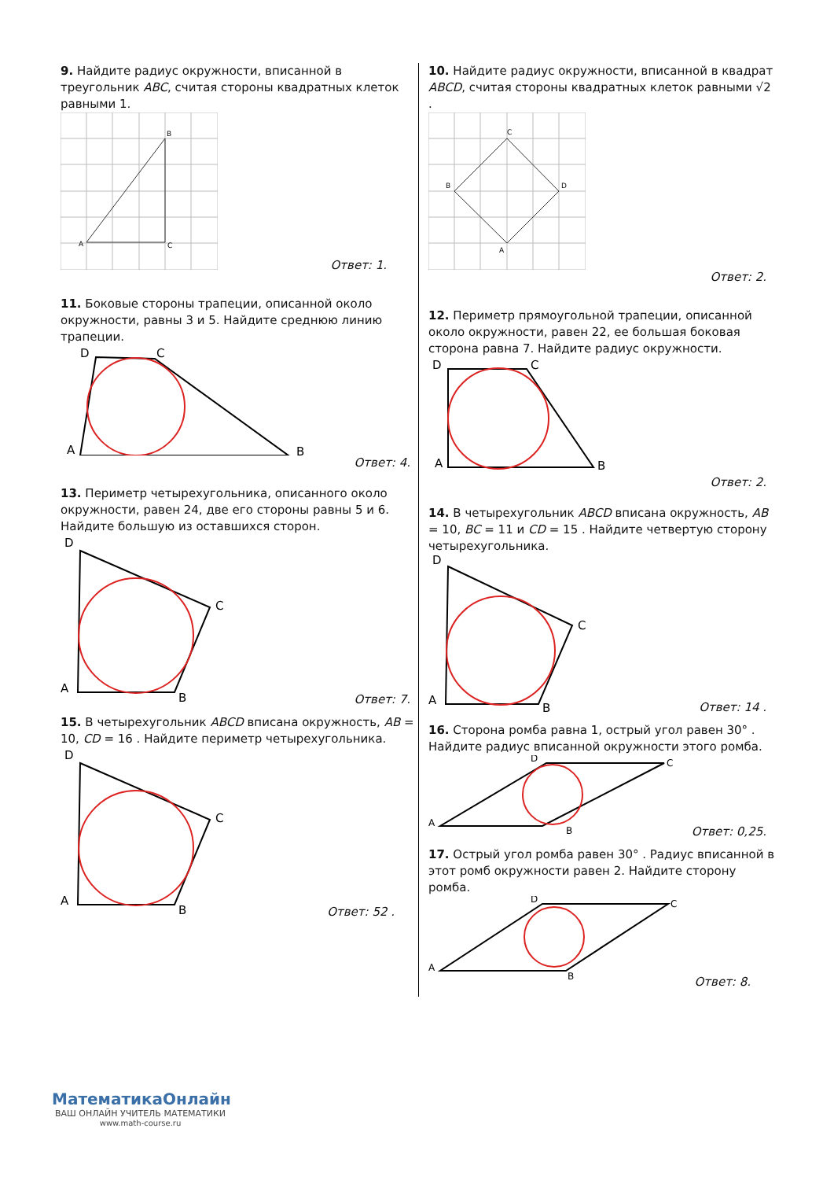9. Найдите радиус окружности, вписанной в треугольник ABC, считая стороны квадратных клеток равными 1.
B
A
C
Ответ: 1.
11. Боковые стороны трапеции, описанной около окружности, равны 3 и 5. Найдите среднюю линию трапеции.
D
C
A
B
Ответ: 4.
13. Периметр четырехугольника, описанного около окружности, равен 24, две его стороны равны 5 и 6. Найдите большую из оставшихся сторон.
D
C
A
B
Ответ: 7.
15. В четырехугольник ABCD вписана окружность, AB = 10, CD = 16 . Найдите периметр четырехугольника.
D
C
A
B
Ответ: 52 .
10. Найдите радиус окружности, вписанной в квадрат ABCD, считая стороны квадратных клеток равными √2 .
C
B
D
A
Ответ: 2.
12. Периметр прямоугольной трапеции, описанной около окружности, равен 22, ее большая боковая сторона равна 7. Найдите радиус окружности.
D
C
A
B
Ответ: 2.
14. В четырехугольник ABCD вписана окружность, AB = 10, BC = 11 и CD = 15 . Найдите четвертую сторону четырехугольника.
D
C
A
B
Ответ: 14 .
16. Сторона ромба равна 1, острый угол равен 30° . Найдите радиус вписанной окружности этого ромба.
D
C
A
B
Ответ: 0,25.
17. Острый угол ромба равен 30° . Радиус вписанной в этот ромб окружности равен 2. Найдите сторону ромба.
D
C
A
B
Ответ: 8.
МатематикаОнлайн
ВАШ ОНЛАЙН УЧИТЕЛЬ МАТЕМАТИКИ
www.math-course.ru